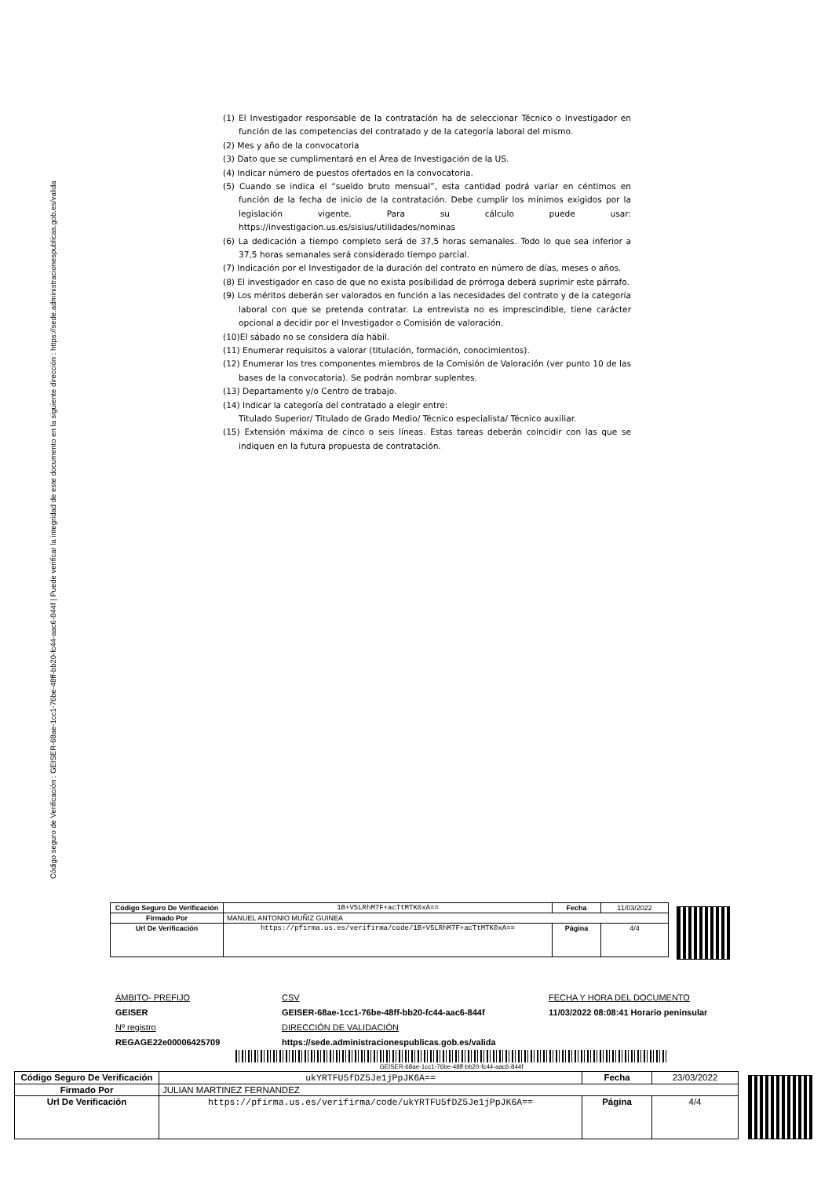Código seguro de Verificación : GEISER-68ae-1cc1-76be-48ff-bb20-fc44-aac6-844f | Puede verificar la integridad de este documento en la siguiente dirección : https://sede.administracionespublicas.gob.es/valida
(1) El Investigador responsable de la contratación ha de seleccionar Técnico o Investigador en función de las competencias del contratado y de la categoría laboral del mismo.
(2) Mes y año de la convocatoria
(3) Dato que se cumplimentará en el Área de Investigación de la US.
(4) Indicar número de puestos ofertados en la convocatoria.
(5) Cuando se indica el “sueldo bruto mensual”, esta cantidad podrá variar en céntimos en función de la fecha de inicio de la contratación. Debe cumplir los mínimos exigidos por la legislación vigente. Para su cálculo puede usar: https://investigacion.us.es/sisius/utilidades/nominas
(6) La dedicación a tiempo completo será de 37,5 horas semanales. Todo lo que sea inferior a 37,5 horas semanales será considerado tiempo parcial.
(7) Indicación por el Investigador de la duración del contrato en número de días, meses o años.
(8) El investigador en caso de que no exista posibilidad de prórroga deberá suprimir este párrafo.
(9) Los méritos deberán ser valorados en función a las necesidades del contrato y de la categoría laboral con que se pretenda contratar. La entrevista no es imprescindible, tiene carácter opcional a decidir por el Investigador o Comisión de valoración.
(10)El sábado no se considera día hábil.
(11) Enumerar requisitos a valorar (titulación, formación, conocimientos).
(12) Enumerar los tres componentes miembros de la Comisión de Valoración (ver punto 10 de las bases de la convocatoria). Se podrán nombrar suplentes.
(13) Departamento y/o Centro de trabajo.
(14) Indicar la categoría del contratado a elegir entre:
Titulado Superior/ Titulado de Grado Medio/ Técnico especialista/ Técnico auxiliar.
(15) Extensión máxima de cinco o seis líneas. Estas tareas deberán coincidir con las que se indiquen en la futura propuesta de contratación.
| Código Seguro De Verificación | 1B+V5LRhM7F+acTtMTK0xA== | Fecha | 11/03/2022 |
| Firmado Por | MANUEL ANTONIO MUÑIZ GUINEA | | |
| Url De Verificación | https://pfirma.us.es/verifirma/code/1B+V5LRhM7F+acTtMTK0xA== | Página | 4/4 |
ÁMBITO- PREFIJO
GEISER
Nº registro
REGAGE22e00006425709
CSV
GEISER-68ae-1cc1-76be-48ff-bb20-fc44-aac6-844f
DIRECCIÓN DE VALIDACIÓN
https://sede.administracionespublicas.gob.es/valida
FECHA Y HORA DEL DOCUMENTO
11/03/2022 08:08:41 Horario peninsular
GEISER-68ae-1cc1-76be-48ff-bb20-fc44-aac6-844f
| Código Seguro De Verificación | ukYRTFU5fDZ5Je1jPpJK6A== | Fecha | 23/03/2022 |
| Firmado Por | JULIAN MARTINEZ FERNANDEZ | | |
| Url De Verificación | https://pfirma.us.es/verifirma/code/ukYRTFU5fDZ5Je1jPpJK6A== | Página | 4/4 |